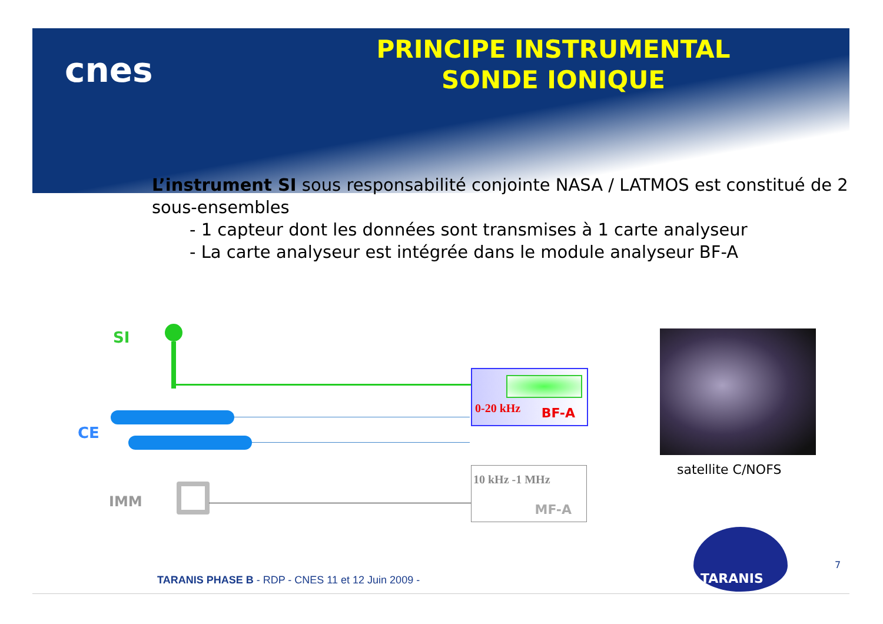cnes
PRINCIPE INSTRUMENTAL
SONDE IONIQUE
L’instrument SI sous responsabilité conjointe NASA / LATMOS est constitué de 2 sous-ensembles
- 1 capteur dont les données sont transmises à 1 carte analyseur
- La carte analyseur est intégrée dans le module analyseur BF-A
SI
CE
IMM
0-20 kHz BF-A
10 kHz -1 MHz
MF-A
satellite C/NOFS
TARANIS
7
TARANIS PHASE B - RDP - CNES 11 et 12 Juin 2009 -